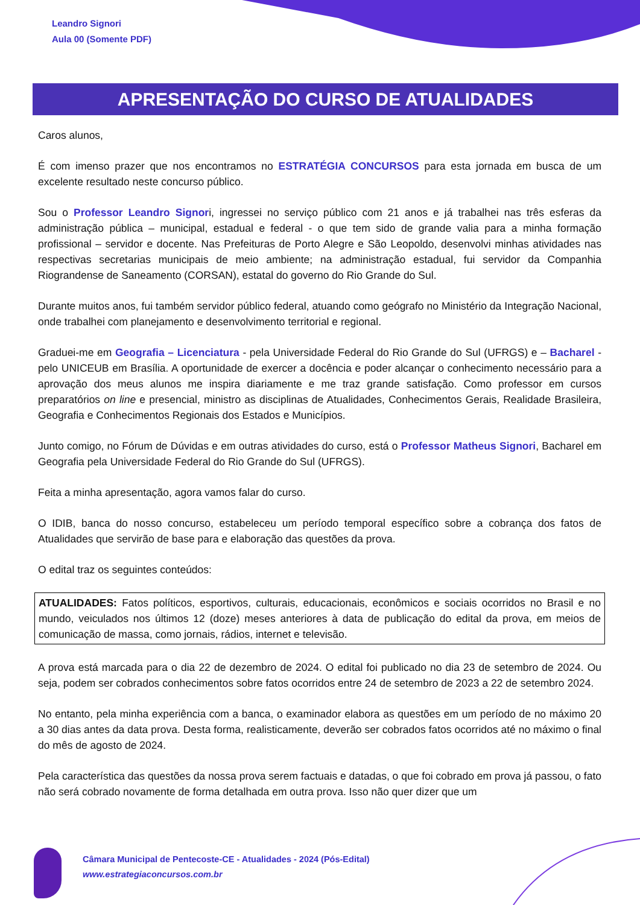Leandro Signori
Aula 00 (Somente PDF)
APRESENTAÇÃO DO CURSO DE ATUALIDADES
Caros alunos,
É com imenso prazer que nos encontramos no ESTRATÉGIA CONCURSOS para esta jornada em busca de um excelente resultado neste concurso público.
Sou o Professor Leandro Signori, ingressei no serviço público com 21 anos e já trabalhei nas três esferas da administração pública – municipal, estadual e federal - o que tem sido de grande valia para a minha formação profissional – servidor e docente. Nas Prefeituras de Porto Alegre e São Leopoldo, desenvolvi minhas atividades nas respectivas secretarias municipais de meio ambiente; na administração estadual, fui servidor da Companhia Riograndense de Saneamento (CORSAN), estatal do governo do Rio Grande do Sul.
Durante muitos anos, fui também servidor público federal, atuando como geógrafo no Ministério da Integração Nacional, onde trabalhei com planejamento e desenvolvimento territorial e regional.
Graduei-me em Geografia – Licenciatura - pela Universidade Federal do Rio Grande do Sul (UFRGS) e – Bacharel - pelo UNICEUB em Brasília. A oportunidade de exercer a docência e poder alcançar o conhecimento necessário para a aprovação dos meus alunos me inspira diariamente e me traz grande satisfação. Como professor em cursos preparatórios on line e presencial, ministro as disciplinas de Atualidades, Conhecimentos Gerais, Realidade Brasileira, Geografia e Conhecimentos Regionais dos Estados e Municípios.
Junto comigo, no Fórum de Dúvidas e em outras atividades do curso, está o Professor Matheus Signori, Bacharel em Geografia pela Universidade Federal do Rio Grande do Sul (UFRGS).
Feita a minha apresentação, agora vamos falar do curso.
O IDIB, banca do nosso concurso, estabeleceu um período temporal específico sobre a cobrança dos fatos de Atualidades que servirão de base para e elaboração das questões da prova.
O edital traz os seguintes conteúdos:
ATUALIDADES: Fatos políticos, esportivos, culturais, educacionais, econômicos e sociais ocorridos no Brasil e no mundo, veiculados nos últimos 12 (doze) meses anteriores à data de publicação do edital da prova, em meios de comunicação de massa, como jornais, rádios, internet e televisão.
A prova está marcada para o dia 22 de dezembro de 2024. O edital foi publicado no dia 23 de setembro de 2024. Ou seja, podem ser cobrados conhecimentos sobre fatos ocorridos entre 24 de setembro de 2023 a 22 de setembro 2024.
No entanto, pela minha experiência com a banca, o examinador elabora as questões em um período de no máximo 20 a 30 dias antes da data prova. Desta forma, realisticamente, deverão ser cobrados fatos ocorridos até no máximo o final do mês de agosto de 2024.
Pela característica das questões da nossa prova serem factuais e datadas, o que foi cobrado em prova já passou, o fato não será cobrado novamente de forma detalhada em outra prova. Isso não quer dizer que um
Câmara Municipal de Pentecoste-CE - Atualidades - 2024 (Pós-Edital)
www.estrategiaconcursos.com.br